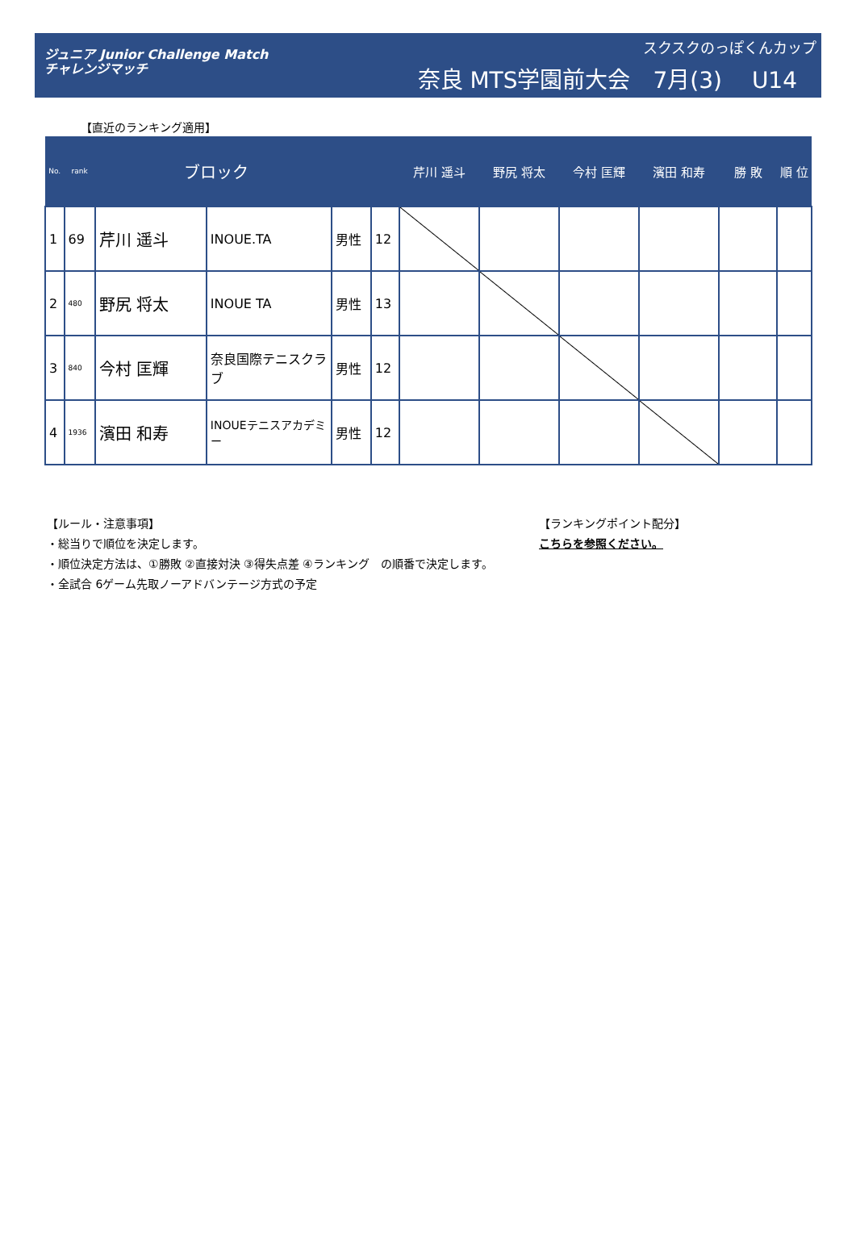ジュニア Junior Challenge Match
チャレンジマッチ
スクスクのっぽくんカップ
奈良 MTS学園前大会　7月(3)　 U14
【直近のランキング適用】
| No. | rank | ブロック | | | | 芹川 遥斗 | 野尻 将太 | 今村 匡輝 | 濱田 和寿 | 勝 敗 | 順 位 |
| --- | --- | --- | --- | --- | --- | --- | --- | --- | --- | --- | --- |
| 1 | 69 | 芹川 遥斗 | INOUE.TA | 男性 | 12 | | | | | | |
| 2 | 480 | 野尻 将太 | INOUE TA | 男性 | 13 | | | | | | |
| 3 | 840 | 今村 匡輝 | 奈良国際テニスクラブ | 男性 | 12 | | | | | | |
| 4 | 1936 | 濱田 和寿 | INOUEテニスアカデミー | 男性 | 12 | | | | | | |
【ルール・注意事項】
・総当りで順位を決定します。
・順位決定方法は、①勝敗 ②直接対決 ③得失点差 ④ランキング　の順番で決定します。
・全試合 6ゲーム先取ノーアドバンテージ方式の予定
【ランキングポイント配分】
こちらを参照ください。